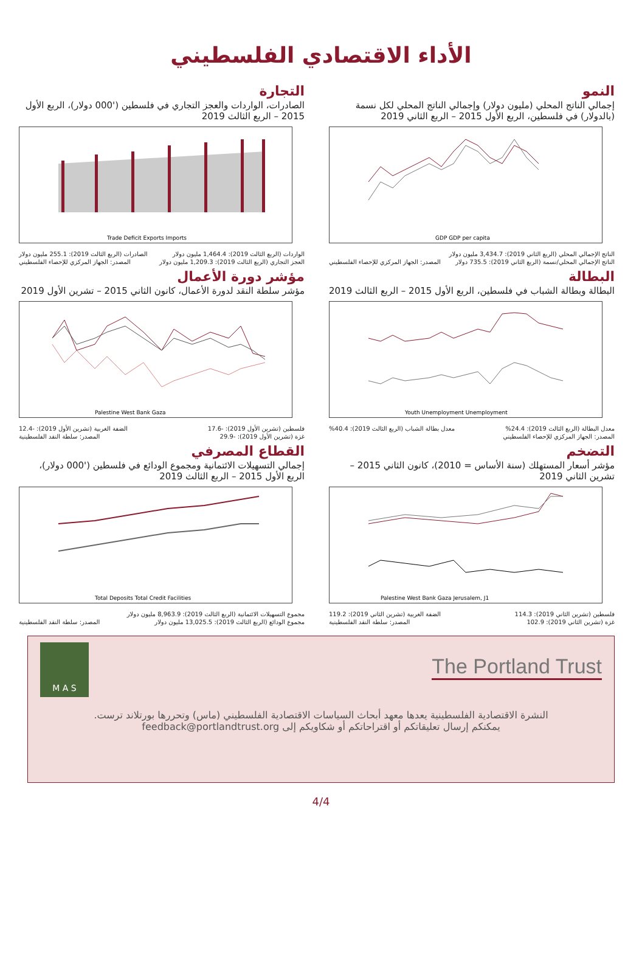الأداء الاقتصادي الفلسطيني
النمو
إجمالي الناتج المحلي (مليون دولار) وإجمالي الناتج المحلي لكل نسمة (بالدولار) في فلسطين، الربع الأول 2015 – الربع الثاني 2019
GDP GDP per capita
الناتج الإجمالي المحلي (الربع الثاني 2019): 3,434.7 مليون دولار
الناتج الإجمالي المحلي/نسمة (الربع الثاني 2019): 735.5 دولار المصدر: الجهاز المركزي للإحصاء الفلسطيني
البطالة
البطالة وبطالة الشباب في فلسطين، الربع الأول 2015 – الربع الثالث 2019
Youth Unemployment Unemployment
معدل البطالة (الربع الثالث 2019): 24.4% معدل بطالة الشباب (الربع الثالث 2019): 40.4%
المصدر: الجهاز المركزي للإحصاء الفلسطيني
التضخم
مؤشر أسعار المستهلك (سنة الأساس = 2010)، كانون الثاني 2015 – تشرين الثاني 2019
Palestine West Bank Gaza Jerusalem, J1
فلسطين (تشرين الثاني 2019): 114.3 الضفة الغربية (تشرين الثاني 2019): 119.2
غزة (تشرين الثاني 2019): 102.9 المصدر: سلطة النقد الفلسطينية
التجارة
الصادرات، الواردات والعجز التجاري في فلسطين ('000 دولار)، الربع الأول 2015 – الربع الثالث 2019
Trade Deficit Exports Imports
الواردات (الربع الثالث 2019): 1,464.4 مليون دولار الصادرات (الربع الثالث 2019): 255.1 مليون دولار
العجز التجاري (الربع الثالث 2019): 1,209.3 مليون دولار المصدر: الجهاز المركزي للإحصاء الفلسطيني
مؤشر دورة الأعمال
مؤشر سلطة النقد لدورة الأعمال، كانون الثاني 2015 – تشرين الأول 2019
Palestine West Bank Gaza
فلسطين (تشرين الأول 2019): -17.6 الضفة الغربية (تشرين الأول 2019): -12.4
غزة (تشرين الأول 2019): -29.9 المصدر: سلطة النقد الفلسطينية
القطاع المصرفي
إجمالي التسهيلات الائتمانية ومجموع الودائع في فلسطين ('000 دولار)، الربع الأول 2015 – الربع الثالث 2019
Total Deposits Total Credit Facilities
مجموع التسهيلات الائتمانية (الربع الثالث 2019): 8,963.9 مليون دولار
مجموع الودائع (الربع الثالث 2019): 13,025.5 مليون دولار المصدر: سلطة النقد الفلسطينية
The Portland Trust
M A S
النشرة الاقتصادية الفلسطينية يعدها معهد أبحاث السياسات الاقتصادية الفلسطيني (ماس) وتحررها بورتلاند ترست.
يمكنكم إرسال تعليقاتكم أو اقتراحاتكم أو شكاويكم إلى feedback@portlandtrust.org
4/4